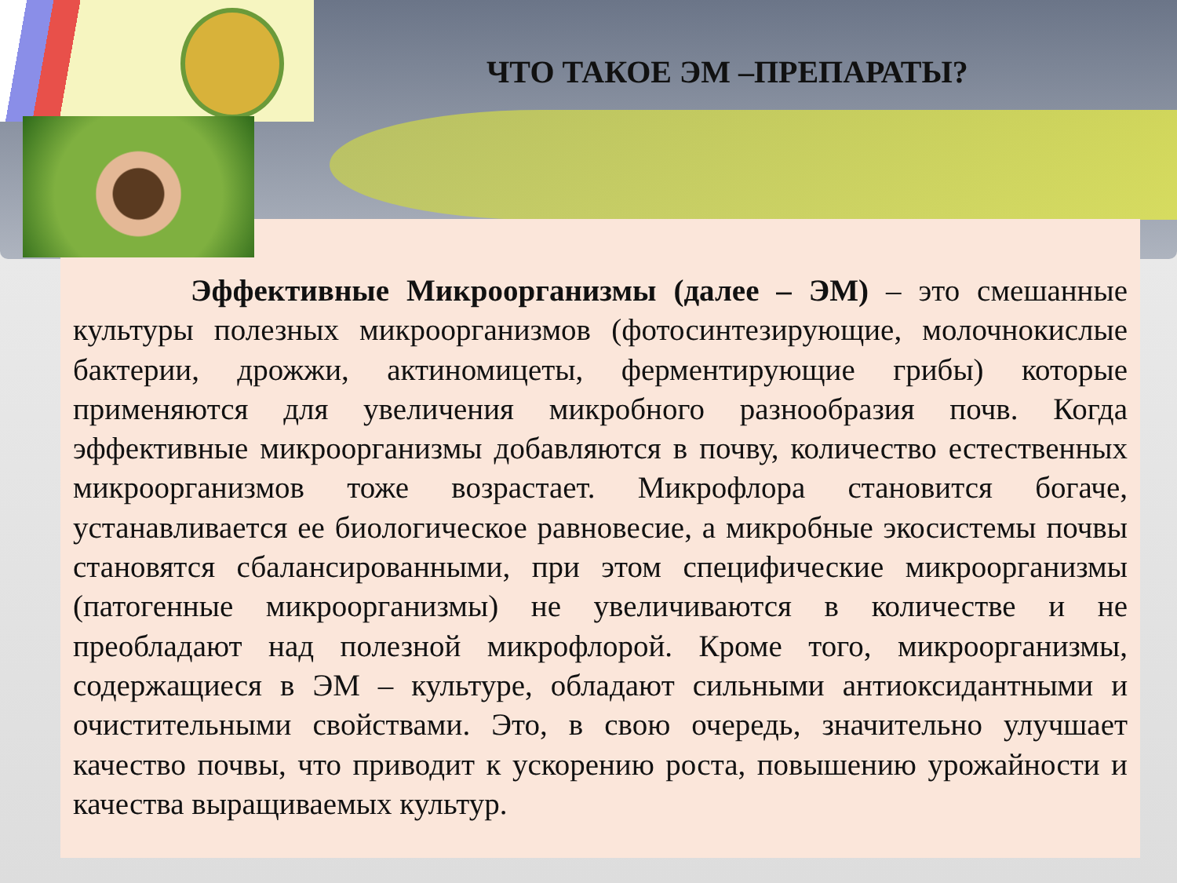ЧТО ТАКОЕ ЭМ –ПРЕПАРАТЫ?
Эффективные Микроорганизмы (далее – ЭМ) – это смешанные культуры полезных микроорганизмов (фотосинтезирующие, молочнокислые бактерии, дрожжи, актиномицеты, ферментирующие грибы) которые применяются для увеличения микробного разнообразия почв. Когда эффективные микроорганизмы добавляются в почву, количество естественных микроорганизмов тоже возрастает. Микрофлора становится богаче, устанавливается ее биологическое равновесие, а микробные экосистемы почвы становятся сбалансированными, при этом специфические микроорганизмы (патогенные микроорганизмы) не увеличиваются в количестве и не преобладают над полезной микрофлорой. Кроме того, микроорганизмы, содержащиеся в ЭМ – культуре, обладают сильными антиоксидантными и очистительными свойствами. Это, в свою очередь, значительно улучшает качество почвы, что приводит к ускорению роста, повышению урожайности и качества выращиваемых культур.